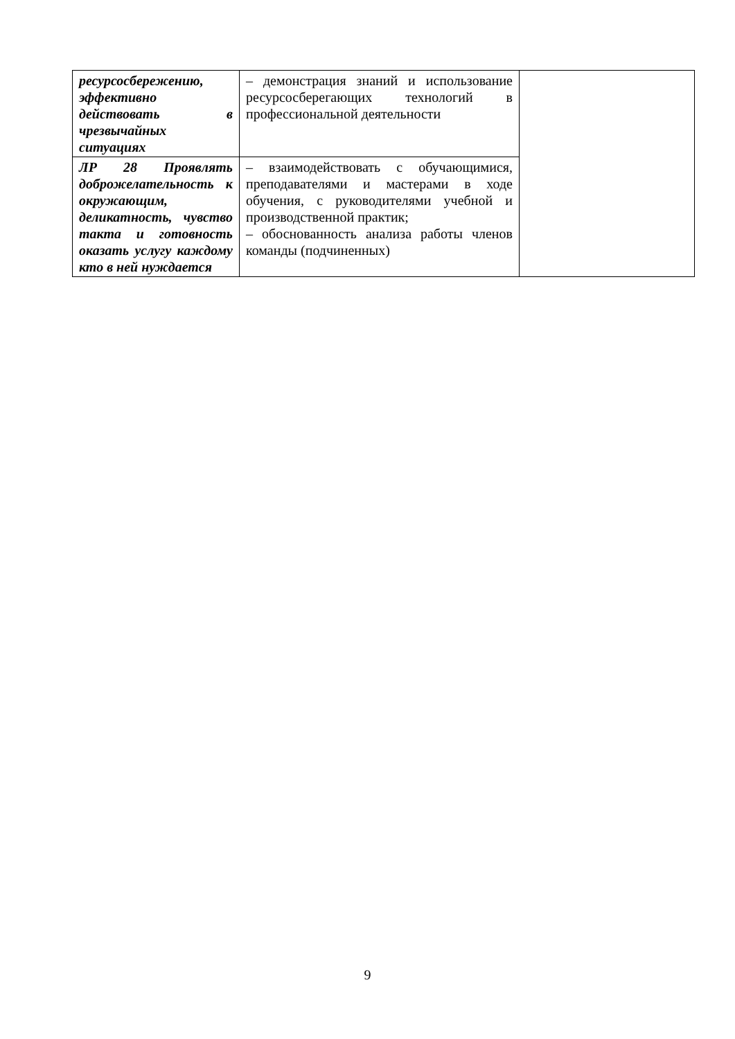| ресурсосбережению, эффективно действовать в чрезвычайных ситуациях | – демонстрация знаний и использование ресурсосберегающих технологий в профессиональной деятельности | |
| ЛР 28 Проявлять доброжелательность к окружающим, деликатность, чувство такта и готовность оказать услугу каждому кто в ней нуждается | – взаимодействовать с обучающимися, преподавателями и мастерами в ходе обучения, с руководителями учебной и производственной практик; – обоснованность анализа работы членов команды (подчиненных) | |
9